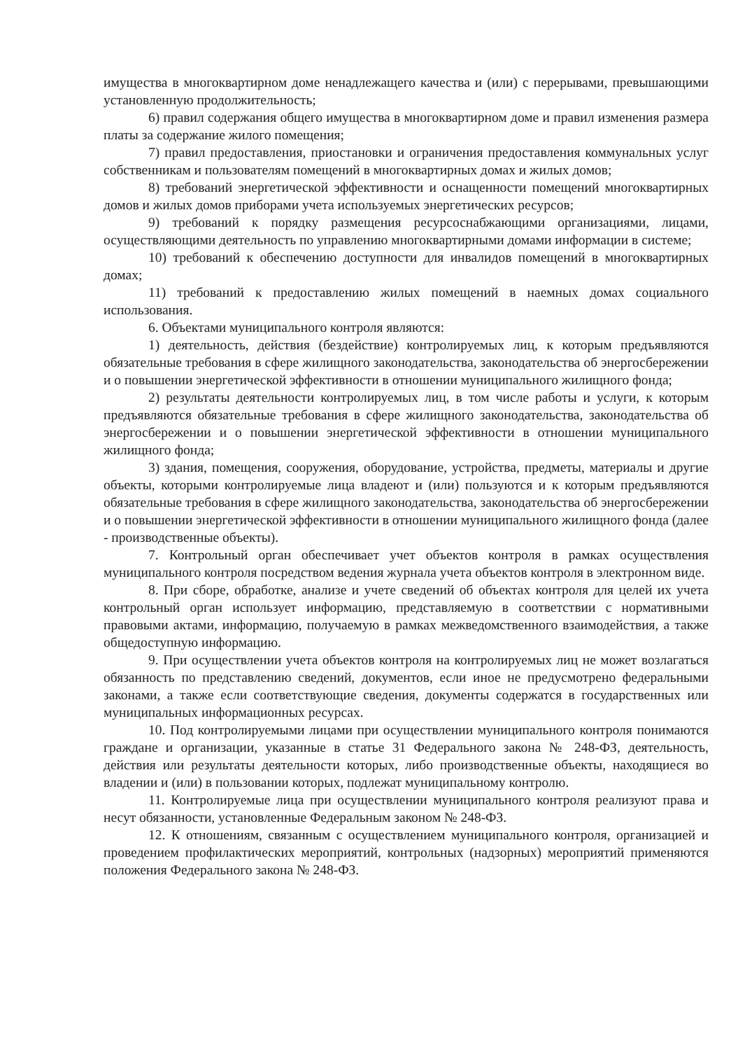имущества в многоквартирном доме ненадлежащего качества и (или) с перерывами, превышающими установленную продолжительность;
6) правил содержания общего имущества в многоквартирном доме и правил изменения размера платы за содержание жилого помещения;
7) правил предоставления, приостановки и ограничения предоставления коммунальных услуг собственникам и пользователям помещений в многоквартирных домах и жилых домов;
8) требований энергетической эффективности и оснащенности помещений многоквартирных домов и жилых домов приборами учета используемых энергетических ресурсов;
9) требований к порядку размещения ресурсоснабжающими организациями, лицами, осуществляющими деятельность по управлению многоквартирными домами информации в системе;
10) требований к обеспечению доступности для инвалидов помещений в многоквартирных домах;
11) требований к предоставлению жилых помещений в наемных домах социального использования.
6. Объектами муниципального контроля являются:
1) деятельность, действия (бездействие) контролируемых лиц, к которым предъявляются обязательные требования в сфере жилищного законодательства, законодательства об энергосбережении и о повышении энергетической эффективности в отношении муниципального жилищного фонда;
2) результаты деятельности контролируемых лиц, в том числе работы и услуги, к которым предъявляются обязательные требования в сфере жилищного законодательства, законодательства об энергосбережении и о повышении энергетической эффективности в отношении муниципального жилищного фонда;
3) здания, помещения, сооружения, оборудование, устройства, предметы, материалы и другие объекты, которыми контролируемые лица владеют и (или) пользуются и к которым предъявляются обязательные требования в сфере жилищного законодательства, законодательства об энергосбережении и о повышении энергетической эффективности в отношении муниципального жилищного фонда (далее - производственные объекты).
7. Контрольный орган обеспечивает учет объектов контроля в рамках осуществления муниципального контроля посредством ведения журнала учета объектов контроля в электронном виде.
8. При сборе, обработке, анализе и учете сведений об объектах контроля для целей их учета контрольный орган использует информацию, представляемую в соответствии с нормативными правовыми актами, информацию, получаемую в рамках межведомственного взаимодействия, а также общедоступную информацию.
9. При осуществлении учета объектов контроля на контролируемых лиц не может возлагаться обязанность по представлению сведений, документов, если иное не предусмотрено федеральными законами, а также если соответствующие сведения, документы содержатся в государственных или муниципальных информационных ресурсах.
10. Под контролируемыми лицами при осуществлении муниципального контроля понимаются граждане и организации, указанные в статье 31 Федерального закона № 248-ФЗ, деятельность, действия или результаты деятельности которых, либо производственные объекты, находящиеся во владении и (или) в пользовании которых, подлежат муниципальному контролю.
11. Контролируемые лица при осуществлении муниципального контроля реализуют права и несут обязанности, установленные Федеральным законом № 248-ФЗ.
12. К отношениям, связанным с осуществлением муниципального контроля, организацией и проведением профилактических мероприятий, контрольных (надзорных) мероприятий применяются положения Федерального закона № 248-ФЗ.